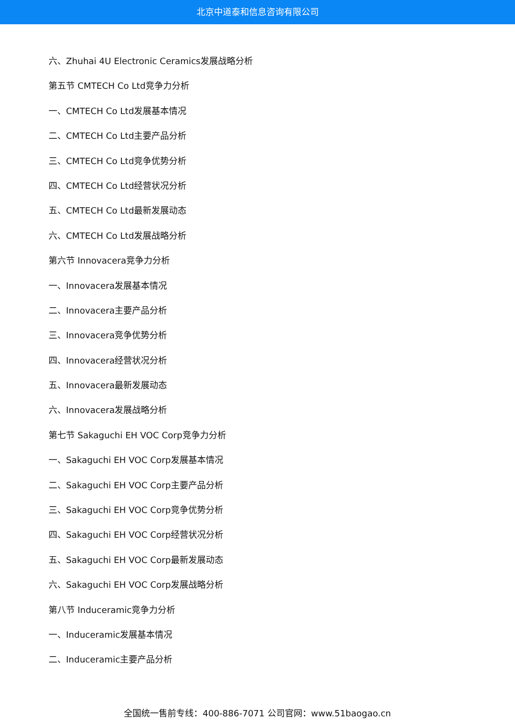北京中道泰和信息咨询有限公司
六、Zhuhai 4U Electronic Ceramics发展战略分析
第五节 CMTECH Co Ltd竞争力分析
一、CMTECH Co Ltd发展基本情况
二、CMTECH Co Ltd主要产品分析
三、CMTECH Co Ltd竞争优势分析
四、CMTECH Co Ltd经营状况分析
五、CMTECH Co Ltd最新发展动态
六、CMTECH Co Ltd发展战略分析
第六节 Innovacera竞争力分析
一、Innovacera发展基本情况
二、Innovacera主要产品分析
三、Innovacera竞争优势分析
四、Innovacera经营状况分析
五、Innovacera最新发展动态
六、Innovacera发展战略分析
第七节 Sakaguchi EH VOC Corp竞争力分析
一、Sakaguchi EH VOC Corp发展基本情况
二、Sakaguchi EH VOC Corp主要产品分析
三、Sakaguchi EH VOC Corp竞争优势分析
四、Sakaguchi EH VOC Corp经营状况分析
五、Sakaguchi EH VOC Corp最新发展动态
六、Sakaguchi EH VOC Corp发展战略分析
第八节 Induceramic竞争力分析
一、Induceramic发展基本情况
二、Induceramic主要产品分析
全国统一售前专线：400-886-7071 公司官网：www.51baogao.cn